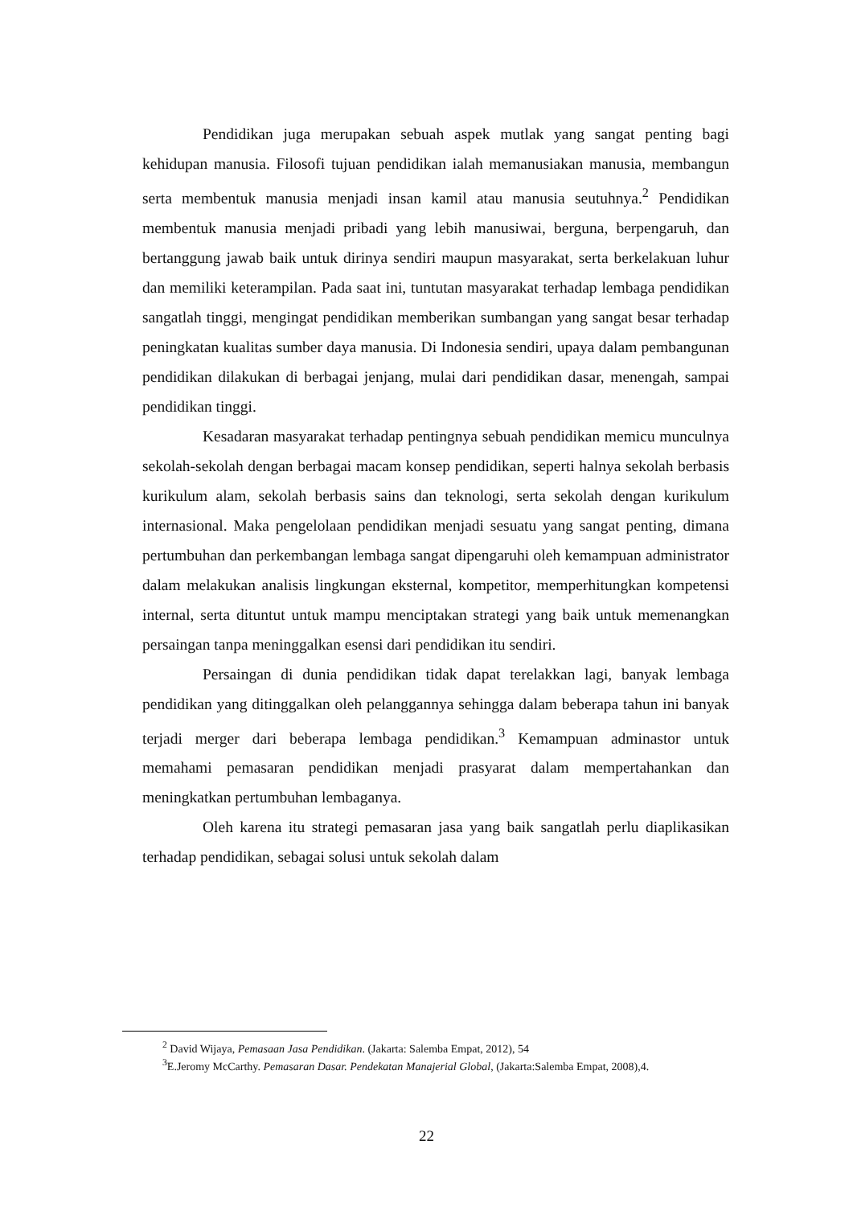Pendidikan juga merupakan sebuah aspek mutlak yang sangat penting bagi kehidupan manusia. Filosofi tujuan pendidikan ialah memanusiakan manusia, membangun serta membentuk manusia menjadi insan kamil atau manusia seutuhnya.<sup>2</sup> Pendidikan membentuk manusia menjadi pribadi yang lebih manusiwai, berguna, berpengaruh, dan bertanggung jawab baik untuk dirinya sendiri maupun masyarakat, serta berkelakuan luhur dan memiliki keterampilan. Pada saat ini, tuntutan masyarakat terhadap lembaga pendidikan sangatlah tinggi, mengingat pendidikan memberikan sumbangan yang sangat besar terhadap peningkatan kualitas sumber daya manusia. Di Indonesia sendiri, upaya dalam pembangunan pendidikan dilakukan di berbagai jenjang, mulai dari pendidikan dasar, menengah, sampai pendidikan tinggi.
Kesadaran masyarakat terhadap pentingnya sebuah pendidikan memicu munculnya sekolah-sekolah dengan berbagai macam konsep pendidikan, seperti halnya sekolah berbasis kurikulum alam, sekolah berbasis sains dan teknologi, serta sekolah dengan kurikulum internasional. Maka pengelolaan pendidikan menjadi sesuatu yang sangat penting, dimana pertumbuhan dan perkembangan lembaga sangat dipengaruhi oleh kemampuan administrator dalam melakukan analisis lingkungan eksternal, kompetitor, memperhitungkan kompetensi internal, serta dituntut untuk mampu menciptakan strategi yang baik untuk memenangkan persaingan tanpa meninggalkan esensi dari pendidikan itu sendiri.
Persaingan di dunia pendidikan tidak dapat terelakkan lagi, banyak lembaga pendidikan yang ditinggalkan oleh pelanggannya sehingga dalam beberapa tahun ini banyak terjadi merger dari beberapa lembaga pendidikan.<sup>3</sup> Kemampuan adminastor untuk memahami pemasaran pendidikan menjadi prasyarat dalam mempertahankan dan meningkatkan pertumbuhan lembaganya.
Oleh karena itu strategi pemasaran jasa yang baik sangatlah perlu diaplikasikan terhadap pendidikan, sebagai solusi untuk sekolah dalam
<sup>2</sup> David Wijaya, Pemasaan Jasa Pendidikan. (Jakarta: Salemba Empat, 2012), 54
<sup>3</sup> E.Jeromy McCarthy. Pemasaran Dasar. Pendekatan Manajerial Global, (Jakarta:Salemba Empat, 2008),4.
22